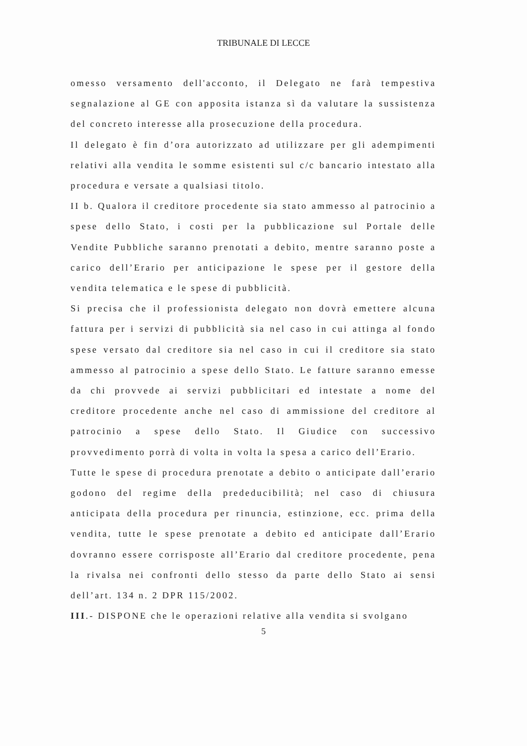TRIBUNALE DI LECCE
omesso versamento dell'acconto, il Delegato ne farà tempestiva segnalazione al GE con apposita istanza sì da valutare la sussistenza del concreto interesse alla prosecuzione della procedura.
Il delegato è fin d’ora autorizzato ad utilizzare per gli adempimenti relativi alla vendita le somme esistenti sul c/c bancario intestato alla procedura e versate a qualsiasi titolo.
II b. Qualora il creditore procedente sia stato ammesso al patrocinio a spese dello Stato, i costi per la pubblicazione sul Portale delle Vendite Pubbliche saranno prenotati a debito, mentre saranno poste a carico dell’Erario per anticipazione le spese per il gestore della vendita telematica e le spese di pubblicità.
Si precisa che il professionista delegato non dovrà emettere alcuna fattura per i servizi di pubblicità sia nel caso in cui attinga al fondo spese versato dal creditore sia nel caso in cui il creditore sia stato ammesso al patrocinio a spese dello Stato. Le fatture saranno emesse da chi provvede ai servizi pubblicitari ed intestate a nome del creditore procedente anche nel caso di ammissione del creditore al patrocinio a spese dello Stato. Il Giudice con successivo provvedimento porrà di volta in volta la spesa a carico dell’Erario.
Tutte le spese di procedura prenotate a debito o anticipate dall’erario godono del regime della prededucibilità; nel caso di chiusura anticipata della procedura per rinuncia, estinzione, ecc. prima della vendita, tutte le spese prenotate a debito ed anticipate dall’Erario dovranno essere corrisposte all’Erario dal creditore procedente, pena la rivalsa nei confronti dello stesso da parte dello Stato ai sensi dell’art. 134 n. 2 DPR 115/2002.
III.- DISPONE che le operazioni relative alla vendita si svolgano
5